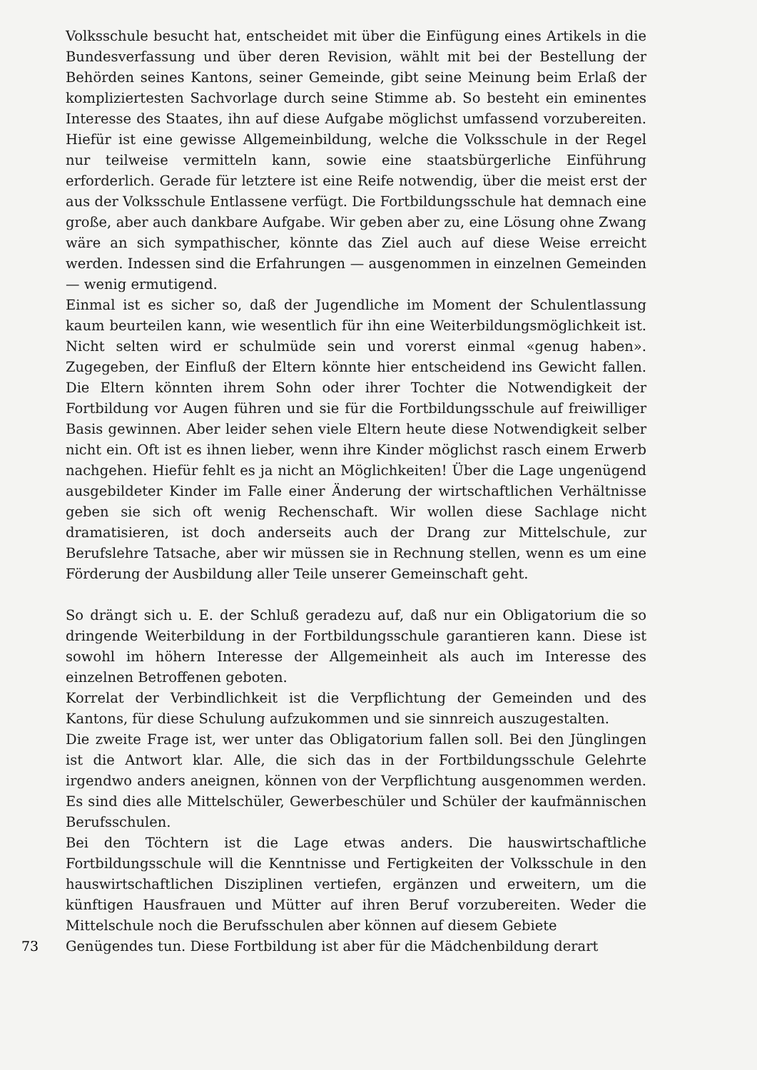Volksschule besucht hat, entscheidet mit über die Einfügung eines Artikels in die Bundesverfassung und über deren Revision, wählt mit bei der Bestellung der Behörden seines Kantons, seiner Gemeinde, gibt seine Meinung beim Erlaß der kompliziertesten Sachvorlage durch seine Stimme ab. So besteht ein eminentes Interesse des Staates, ihn auf diese Aufgabe möglichst umfassend vorzubereiten. Hiefür ist eine gewisse Allgemeinbildung, welche die Volksschule in der Regel nur teilweise vermitteln kann, sowie eine staatsbürgerliche Einführung erforderlich. Gerade für letztere ist eine Reife notwendig, über die meist erst der aus der Volksschule Entlassene verfügt. Die Fortbildungsschule hat demnach eine große, aber auch dankbare Aufgabe. Wir geben aber zu, eine Lösung ohne Zwang wäre an sich sympathischer, könnte das Ziel auch auf diese Weise erreicht werden. Indessen sind die Erfahrungen — ausgenommen in einzelnen Gemeinden — wenig ermutigend.
Einmal ist es sicher so, daß der Jugendliche im Moment der Schulentlassung kaum beurteilen kann, wie wesentlich für ihn eine Weiterbildungsmöglichkeit ist. Nicht selten wird er schulmüde sein und vorerst einmal «genug haben». Zugegeben, der Einfluß der Eltern könnte hier entscheidend ins Gewicht fallen. Die Eltern könnten ihrem Sohn oder ihrer Tochter die Notwendigkeit der Fortbildung vor Augen führen und sie für die Fortbildungsschule auf freiwilliger Basis gewinnen. Aber leider sehen viele Eltern heute diese Notwendigkeit selber nicht ein. Oft ist es ihnen lieber, wenn ihre Kinder möglichst rasch einem Erwerb nachgehen. Hiefür fehlt es ja nicht an Möglichkeiten! Über die Lage ungenügend ausgebildeter Kinder im Falle einer Änderung der wirtschaftlichen Verhältnisse geben sie sich oft wenig Rechenschaft. Wir wollen diese Sachlage nicht dramatisieren, ist doch anderseits auch der Drang zur Mittelschule, zur Berufslehre Tatsache, aber wir müssen sie in Rechnung stellen, wenn es um eine Förderung der Ausbildung aller Teile unserer Gemeinschaft geht.
So drängt sich u. E. der Schluß geradezu auf, daß nur ein Obligatorium die so dringende Weiterbildung in der Fortbildungsschule garantieren kann. Diese ist sowohl im höhern Interesse der Allgemeinheit als auch im Interesse des einzelnen Betroffenen geboten.
Korrelat der Verbindlichkeit ist die Verpflichtung der Gemeinden und des Kantons, für diese Schulung aufzukommen und sie sinnreich auszugestalten.
Die zweite Frage ist, wer unter das Obligatorium fallen soll. Bei den Jünglingen ist die Antwort klar. Alle, die sich das in der Fortbildungsschule Gelehrte irgendwo anders aneignen, können von der Verpflichtung ausgenommen werden. Es sind dies alle Mittelschüler, Gewerbeschüler und Schüler der kaufmännischen Berufsschulen.
Bei den Töchtern ist die Lage etwas anders. Die hauswirtschaftliche Fortbildungsschule will die Kenntnisse und Fertigkeiten der Volksschule in den hauswirtschaftlichen Disziplinen vertiefen, ergänzen und erweitern, um die künftigen Hausfrauen und Mütter auf ihren Beruf vorzubereiten. Weder die Mittelschule noch die Berufsschulen aber können auf diesem Gebiete
73 Genügendes tun. Diese Fortbildung ist aber für die Mädchenbildung derart